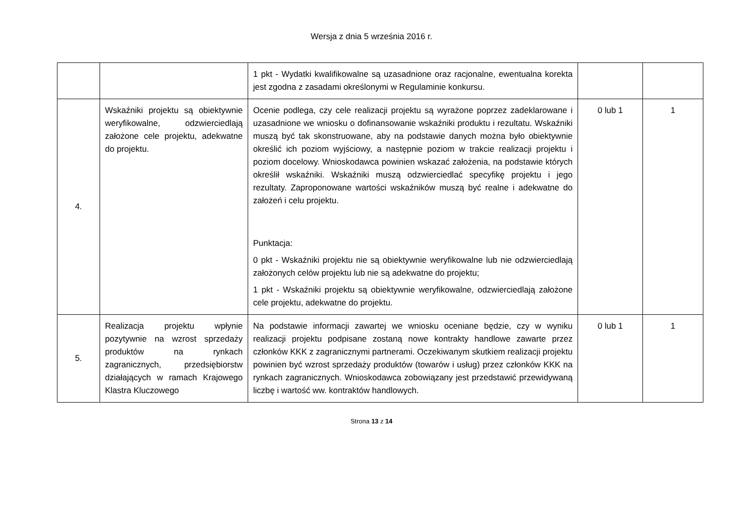Wersja z dnia 5 września 2016 r.
| | | 1 pkt - Wydatki kwalifikowalne są uzasadnione oraz racjonalne, ewentualna korekta jest zgodna z zasadami określonymi w Regulaminie konkursu. | | |
| 4. | Wskaźniki projektu są obiektywnie weryfikowalne, odzwierciedlają założone cele projektu, adekwatne do projektu. | Ocenie podlega, czy cele realizacji projektu są wyrażone poprzez zadeklarowane i uzasadnione we wniosku o dofinansowanie wskaźniki produktu i rezultatu. Wskaźniki muszą być tak skonstruowane, aby na podstawie danych można było obiektywnie określić ich poziom wyjściowy, a następnie poziom w trakcie realizacji projektu i poziom docelowy. Wnioskodawca powinien wskazać założenia, na podstawie których określił wskaźniki. Wskaźniki muszą odzwierciedlać specyfikę projektu i jego rezultaty. Zaproponowane wartości wskaźników muszą być realne i adekwatne do założeń i celu projektu. Punktacja: 0 pkt - Wskaźniki projektu nie są obiektywnie weryfikowalne lub nie odzwierciedlają założonych celów projektu lub nie są adekwatne do projektu; 1 pkt - Wskaźniki projektu są obiektywnie weryfikowalne, odzwierciedlają założone cele projektu, adekwatne do projektu. | 0 lub 1 | 1 |
| 5. | Realizacja projektu wpłynie pozytywnie na wzrost sprzedaży produktów na rynkach zagranicznych, przedsiębiorstw działających w ramach Krajowego Klastra Kluczowego | Na podstawie informacji zawartej we wniosku oceniane będzie, czy w wyniku realizacji projektu podpisane zostaną nowe kontrakty handlowe zawarte przez członków KKK z zagranicznymi partnerami. Oczekiwanym skutkiem realizacji projektu powinien być wzrost sprzedaży produktów (towarów i usług) przez członków KKK na rynkach zagranicznych. Wnioskodawca zobowiązany jest przedstawić przewidywaną liczbę i wartość ww. kontraktów handlowych. | 0 lub 1 | 1 |
Strona 13 z 14